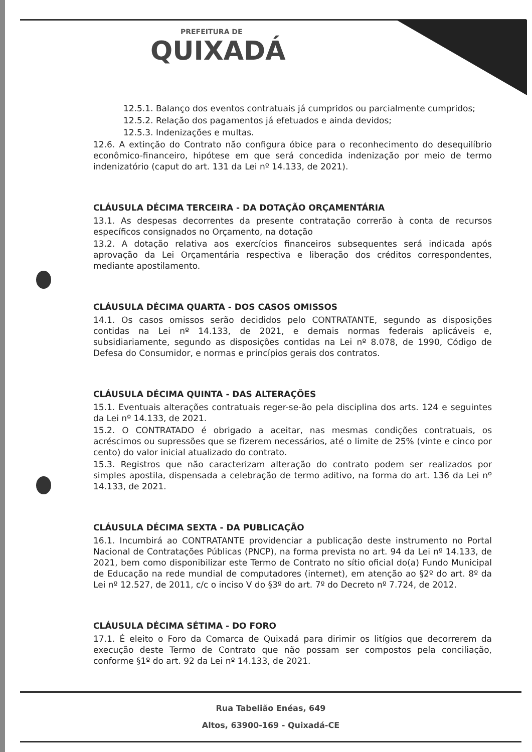PREFEITURA DE
QUIXADÁ
12.5.1. Balanço dos eventos contratuais já cumpridos ou parcialmente cumpridos;
12.5.2. Relação dos pagamentos já efetuados e ainda devidos;
12.5.3. Indenizações e multas.
12.6. A extinção do Contrato não configura óbice para o reconhecimento do desequilíbrio econômico-financeiro, hipótese em que será concedida indenização por meio de termo indenizatório (caput do art. 131 da Lei nº 14.133, de 2021).
CLÁUSULA DÉCIMA TERCEIRA - DA DOTAÇÃO ORÇAMENTÁRIA
13.1. As despesas decorrentes da presente contratação correrão à conta de recursos específicos consignados no Orçamento, na dotação
13.2. A dotação relativa aos exercícios financeiros subsequentes será indicada após aprovação da Lei Orçamentária respectiva e liberação dos créditos correspondentes, mediante apostilamento.
CLÁUSULA DÉCIMA QUARTA - DOS CASOS OMISSOS
14.1. Os casos omissos serão decididos pelo CONTRATANTE, segundo as disposições contidas na Lei nº 14.133, de 2021, e demais normas federais aplicáveis e, subsidiariamente, segundo as disposições contidas na Lei nº 8.078, de 1990, Código de Defesa do Consumidor, e normas e princípios gerais dos contratos.
CLÁUSULA DÉCIMA QUINTA - DAS ALTERAÇÕES
15.1. Eventuais alterações contratuais reger-se-ão pela disciplina dos arts. 124 e seguintes da Lei nº 14.133, de 2021.
15.2. O CONTRATADO é obrigado a aceitar, nas mesmas condições contratuais, os acréscimos ou supressões que se fizerem necessários, até o limite de 25% (vinte e cinco por cento) do valor inicial atualizado do contrato.
15.3. Registros que não caracterizam alteração do contrato podem ser realizados por simples apostila, dispensada a celebração de termo aditivo, na forma do art. 136 da Lei nº 14.133, de 2021.
CLÁUSULA DÉCIMA SEXTA - DA PUBLICAÇÃO
16.1. Incumbirá ao CONTRATANTE providenciar a publicação deste instrumento no Portal Nacional de Contratações Públicas (PNCP), na forma prevista no art. 94 da Lei nº 14.133, de 2021, bem como disponibilizar este Termo de Contrato no sítio oficial do(a) Fundo Municipal de Educação na rede mundial de computadores (internet), em atenção ao §2º do art. 8º da Lei nº 12.527, de 2011, c/c o inciso V do §3º do art. 7º do Decreto nº 7.724, de 2012.
CLÁUSULA DÉCIMA SÉTIMA - DO FORO
17.1. É eleito o Foro da Comarca de Quixadá para dirimir os litígios que decorrerem da execução deste Termo de Contrato que não possam ser compostos pela conciliação, conforme §1º do art. 92 da Lei nº 14.133, de 2021.
Rua Tabelião Enéas, 649
Altos, 63900-169 - Quixadá-CE